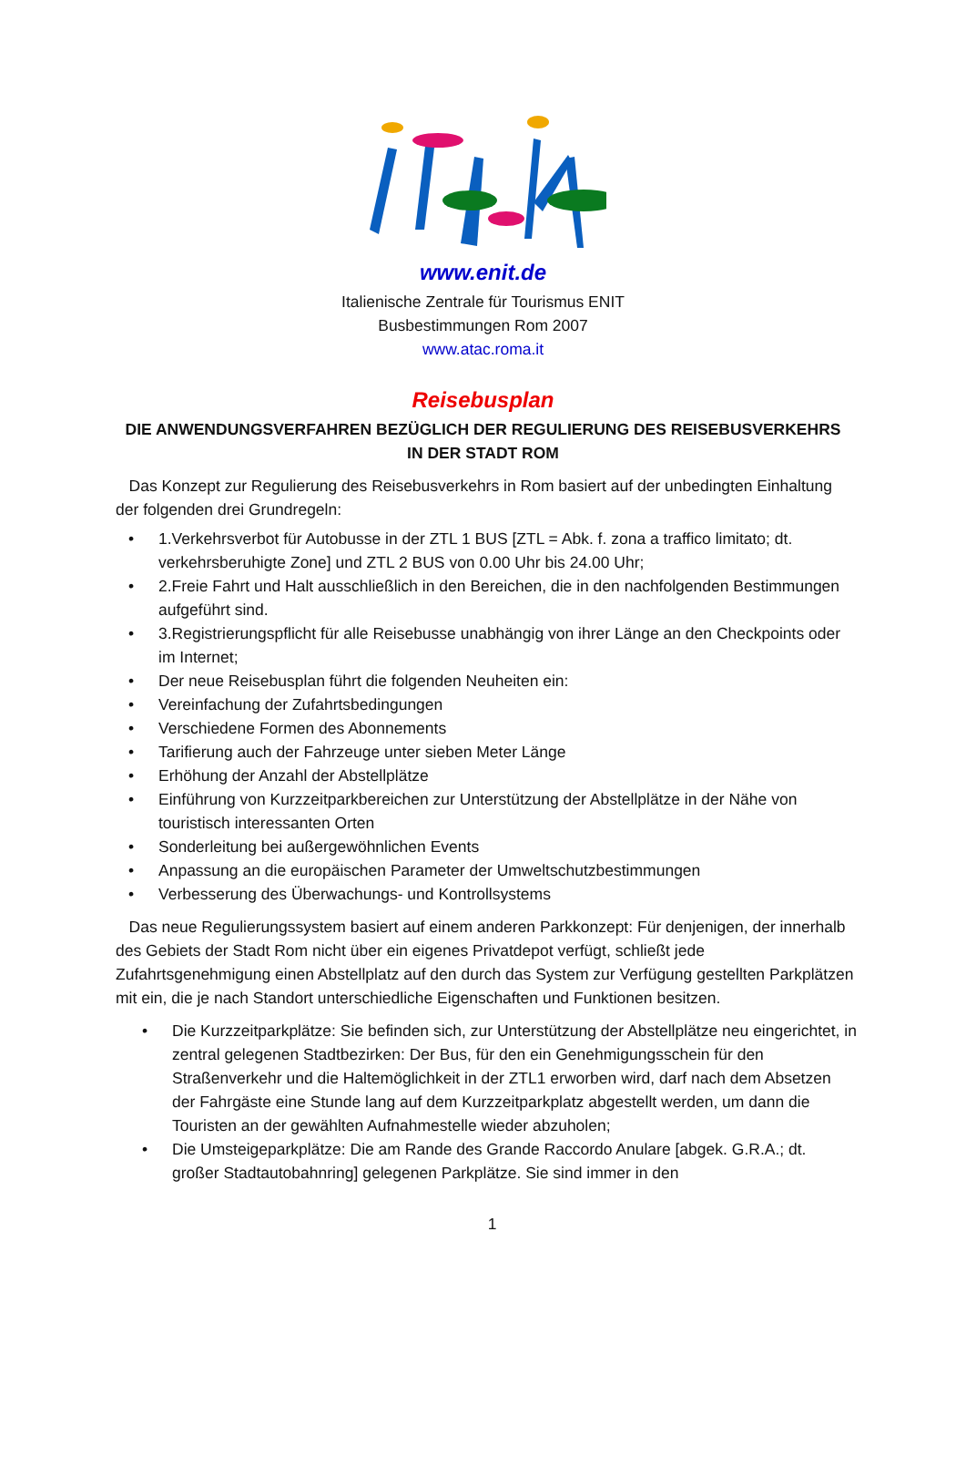www.enit.de
Italienische Zentrale für Tourismus ENIT
Busbestimmungen Rom 2007
www.atac.roma.it
Reisebusplan
DIE ANWENDUNGSVERFAHREN BEZÜGLICH DER REGULIERUNG DES REISEBUSVERKEHRS
IN DER STADT ROM
Das Konzept zur Regulierung des Reisebusverkehrs in Rom basiert auf der unbedingten Einhaltung der folgenden drei Grundregeln:
• 1.Verkehrsverbot für Autobusse in der ZTL 1 BUS [ZTL = Abk. f. zona a traffico limitato; dt. verkehrsberuhigte Zone] und ZTL 2 BUS von 0.00 Uhr bis 24.00 Uhr;
• 2.Freie Fahrt und Halt ausschließlich in den Bereichen, die in den nachfolgenden Bestimmungen aufgeführt sind.
• 3.Registrierungspflicht für alle Reisebusse unabhängig von ihrer Länge an den Checkpoints oder im Internet;
• Der neue Reisebusplan führt die folgenden Neuheiten ein:
• Vereinfachung der Zufahrtsbedingungen
• Verschiedene Formen des Abonnements
• Tarifierung auch der Fahrzeuge unter sieben Meter Länge
• Erhöhung der Anzahl der Abstellplätze
• Einführung von Kurzzeitparkbereichen zur Unterstützung der Abstellplätze in der Nähe von touristisch interessanten Orten
• Sonderleitung bei außergewöhnlichen Events
• Anpassung an die europäischen Parameter der Umweltschutzbestimmungen
• Verbesserung des Überwachungs- und Kontrollsystems
Das neue Regulierungssystem basiert auf einem anderen Parkkonzept: Für denjenigen, der innerhalb des Gebiets der Stadt Rom nicht über ein eigenes Privatdepot verfügt, schließt jede Zufahrtsgenehmigung einen Abstellplatz auf den durch das System zur Verfügung gestellten Parkplätzen mit ein, die je nach Standort unterschiedliche Eigenschaften und Funktionen besitzen.
• Die Kurzzeitparkplätze: Sie befinden sich, zur Unterstützung der Abstellplätze neu eingerichtet, in zentral gelegenen Stadtbezirken: Der Bus, für den ein Genehmigungsschein für den Straßenverkehr und die Haltemöglichkeit in der ZTL1 erworben wird, darf nach dem Absetzen der Fahrgäste eine Stunde lang auf dem Kurzzeitparkplatz abgestellt werden, um dann die Touristen an der gewählten Aufnahmestelle wieder abzuholen;
• Die Umsteigeparkplätze: Die am Rande des Grande Raccordo Anulare [abgek. G.R.A.; dt. großer Stadtautobahnring] gelegenen Parkplätze. Sie sind immer in den
1